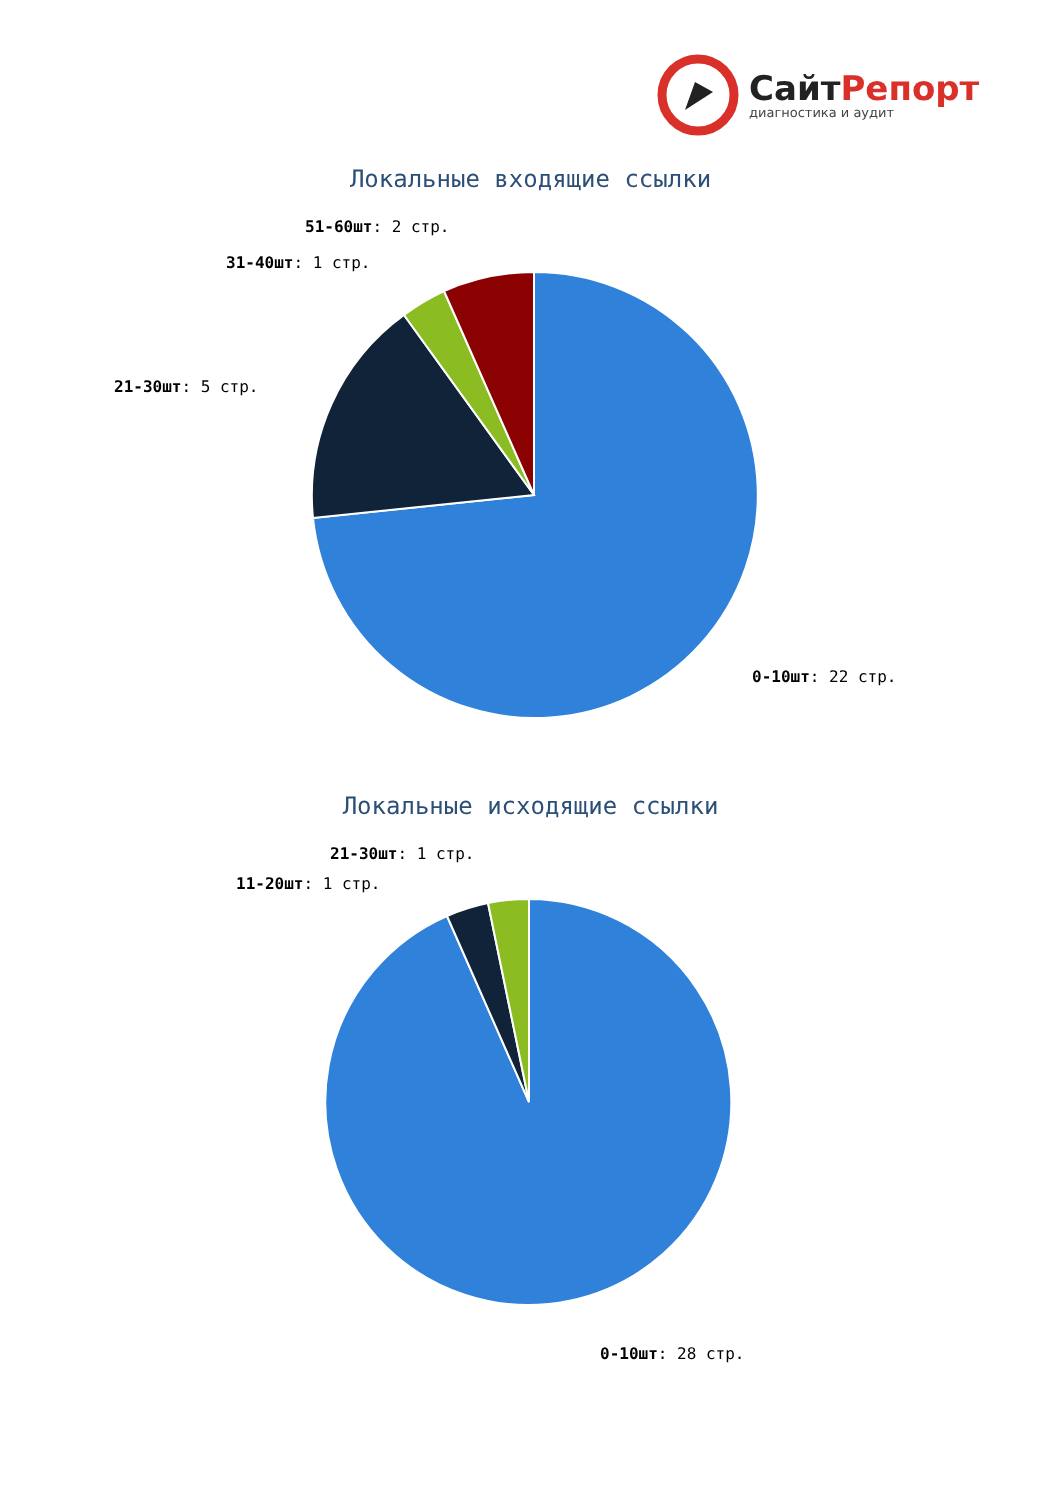СайтРепорт
диагностика и аудит
Локальные входящие ссылки
51-60шт: 2 стр.
31-40шт: 1 стр.
21-30шт: 5 стр.
0-10шт: 22 стр.
Локальные исходящие ссылки
21-30шт: 1 стр.
11-20шт: 1 стр.
0-10шт: 28 стр.